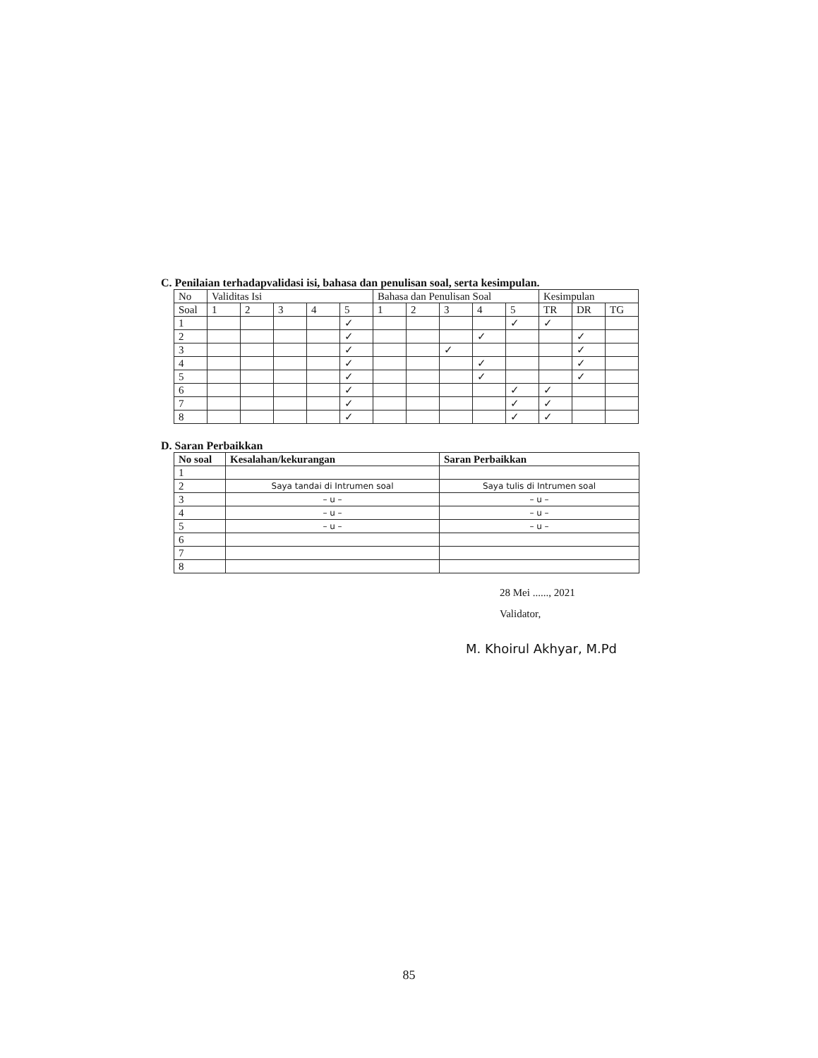C. Penilaian terhadapvalidasi isi, bahasa dan penulisan soal, serta kesimpulan.
| No | Validitas Isi | | | | | Bahasa dan Penulisan Soal | | | | | Kesimpulan | | |
| Soal | 1 | 2 | 3 | 4 | 5 | 1 | 2 | 3 | 4 | 5 | TR | DR | TG |
| 1 | | | | | ✓ | | | | | ✓ | ✓ | | |
| 2 | | | | | ✓ | | | | ✓ | | | ✓ | |
| 3 | | | | | ✓ | | | ✓ | | | | ✓ | |
| 4 | | | | | ✓ | | | | ✓ | | | ✓ | |
| 5 | | | | | ✓ | | | | ✓ | | | ✓ | |
| 6 | | | | | ✓ | | | | | ✓ | ✓ | | |
| 7 | | | | | ✓ | | | | | ✓ | ✓ | | |
| 8 | | | | | ✓ | | | | | ✓ | ✓ | | |
D. Saran Perbaikkan
| No soal | Kesalahan/kekurangan | Saran Perbaikkan |
| --- | --- | --- |
| 1 | | |
| 2 | Saya tandai di Intrumen soal | Saya tulis di Intrumen soal |
| 3 | – u – | – u – |
| 4 | – u – | – u – |
| 5 | – u – | – u – |
| 6 | | |
| 7 | | |
| 8 | | |
28 Mei ......, 2021
Validator,
M. Khoirul Akhyar, M.Pd
85